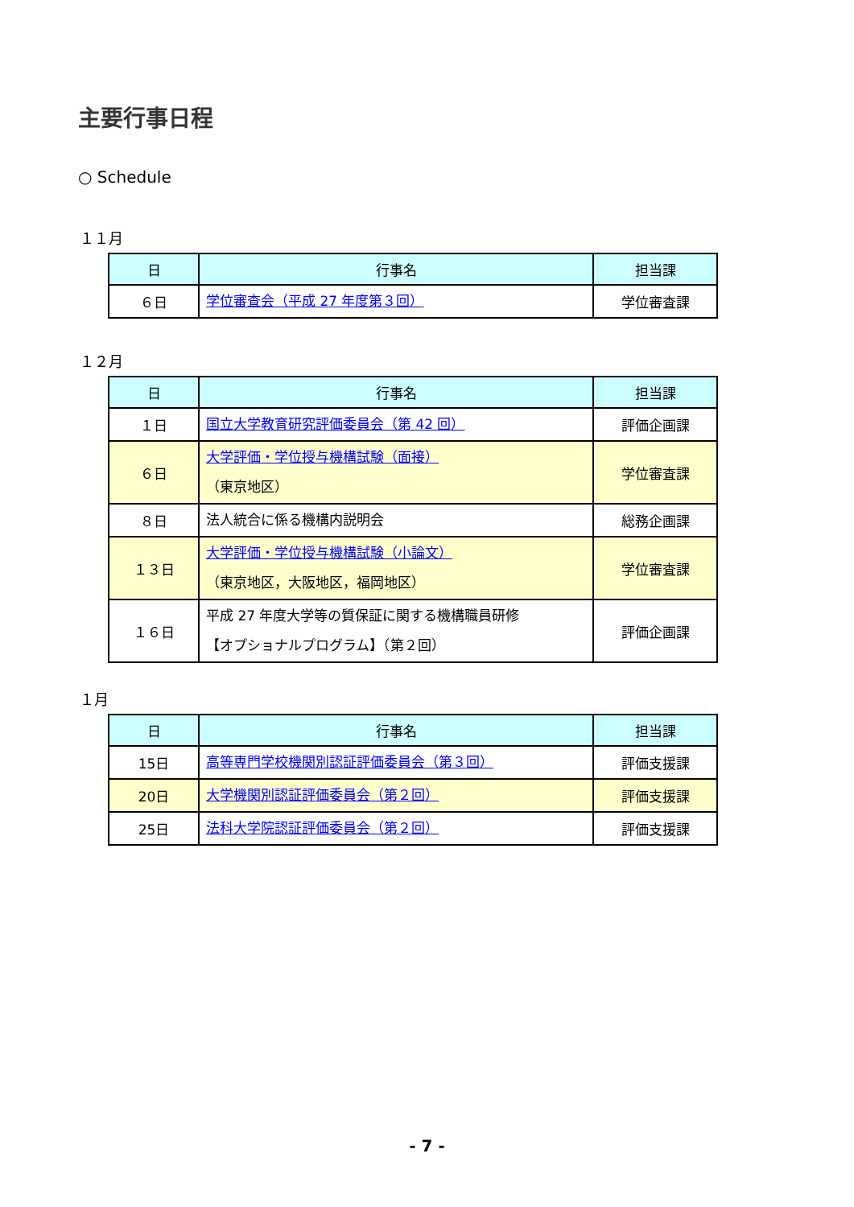主要行事日程
○ Schedule
１１月
| 日 | 行事名 | 担当課 |
| --- | --- | --- |
| ６日 | 学位審査会（平成 27 年度第３回） | 学位審査課 |
１２月
| 日 | 行事名 | 担当課 |
| --- | --- | --- |
| １日 | 国立大学教育研究評価委員会（第 42 回） | 評価企画課 |
| ６日 | 大学評価・学位授与機構試験（面接） （東京地区） | 学位審査課 |
| ８日 | 法人統合に係る機構内説明会 | 総務企画課 |
| １３日 | 大学評価・学位授与機構試験（小論文） （東京地区，大阪地区，福岡地区） | 学位審査課 |
| １６日 | 平成 27 年度大学等の質保証に関する機構職員研修 【オプショナルプログラム】（第２回） | 評価企画課 |
１月
| 日 | 行事名 | 担当課 |
| --- | --- | --- |
| 15日 | 高等専門学校機関別認証評価委員会（第３回） | 評価支援課 |
| 20日 | 大学機関別認証評価委員会（第２回） | 評価支援課 |
| 25日 | 法科大学院認証評価委員会（第２回） | 評価支援課 |
- 7 -